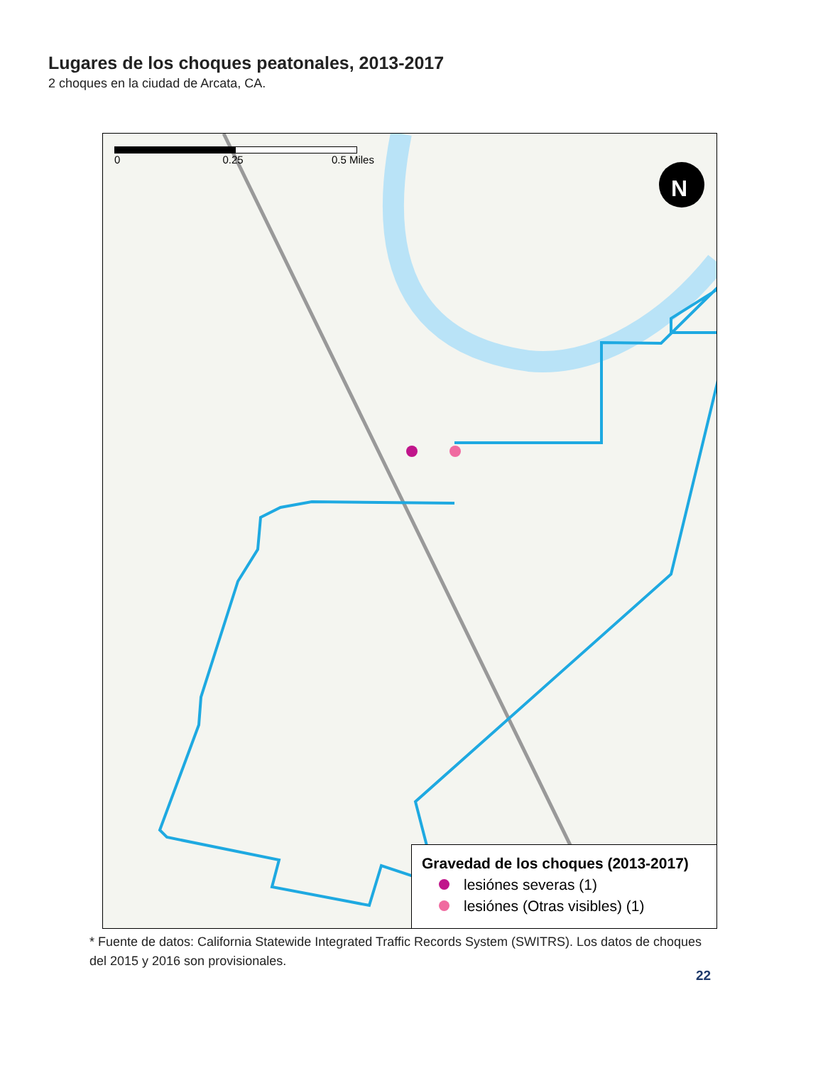Lugares de los choques peatonales, 2013-2017
2 choques en la ciudad de Arcata, CA.
N
0 0.25 0.5 Miles
Gravedad de los choques (2013-2017)
lesiónes severas (1)
lesiónes (Otras visibles) (1)
* Fuente de datos: California Statewide Integrated Traffic Records System (SWITRS). Los datos de choques del 2015 y 2016 son provisionales.
22